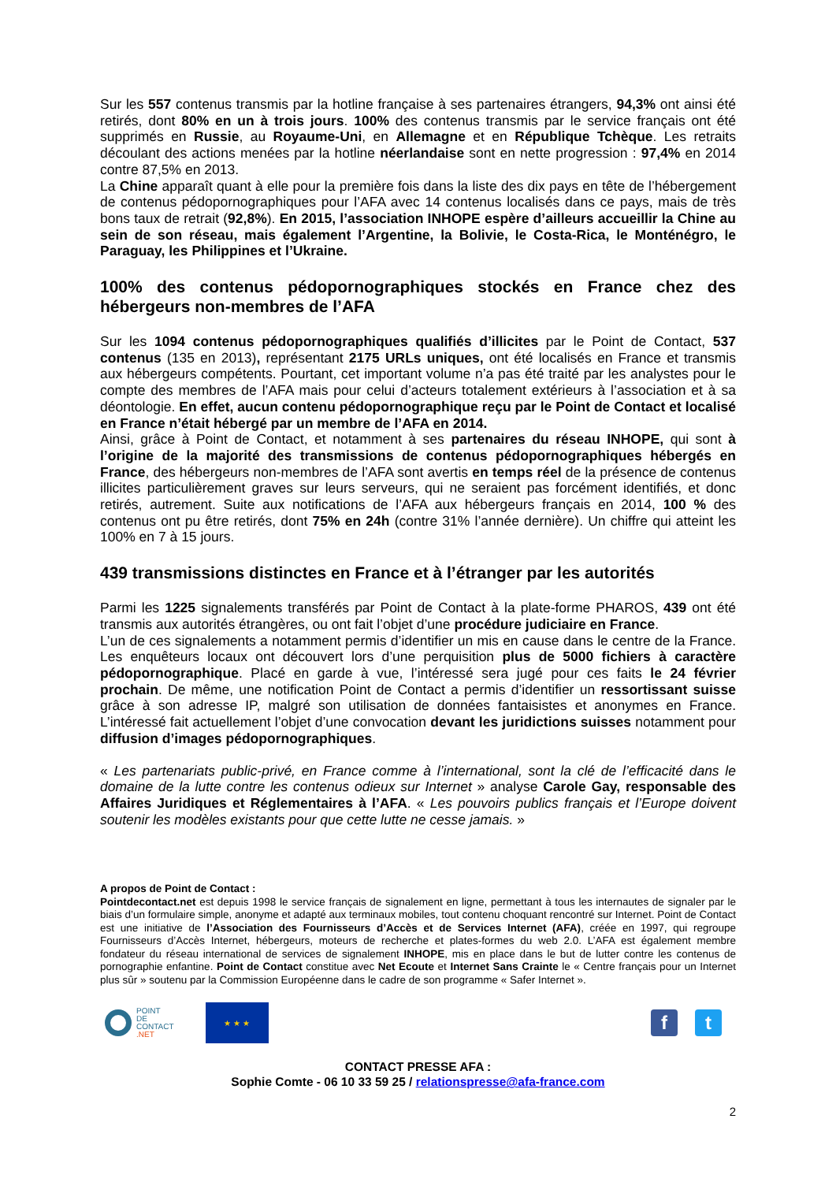Sur les 557 contenus transmis par la hotline française à ses partenaires étrangers, 94,3% ont ainsi été retirés, dont 80% en un à trois jours. 100% des contenus transmis par le service français ont été supprimés en Russie, au Royaume-Uni, en Allemagne et en République Tchèque. Les retraits découlant des actions menées par la hotline néerlandaise sont en nette progression : 97,4% en 2014 contre 87,5% en 2013.
La Chine apparaît quant à elle pour la première fois dans la liste des dix pays en tête de l’hébergement de contenus pédopornographiques pour l’AFA avec 14 contenus localisés dans ce pays, mais de très bons taux de retrait (92,8%). En 2015, l’association INHOPE espère d’ailleurs accueillir la Chine au sein de son réseau, mais également l’Argentine, la Bolivie, le Costa-Rica, le Monténégro, le Paraguay, les Philippines et l’Ukraine.
100% des contenus pédopornographiques stockés en France chez des hébergeurs non-membres de l’AFA
Sur les 1094 contenus pédopornographiques qualifiés d’illicites par le Point de Contact, 537 contenus (135 en 2013), représentant 2175 URLs uniques, ont été localisés en France et transmis aux hébergeurs compétents. Pourtant, cet important volume n’a pas été traité par les analystes pour le compte des membres de l’AFA mais pour celui d’acteurs totalement extérieurs à l’association et à sa déontologie. En effet, aucun contenu pédopornographique reçu par le Point de Contact et localisé en France n’était hébergé par un membre de l’AFA en 2014.
Ainsi, grâce à Point de Contact, et notamment à ses partenaires du réseau INHOPE, qui sont à l’origine de la majorité des transmissions de contenus pédopornographiques hébergés en France, des hébergeurs non-membres de l’AFA sont avertis en temps réel de la présence de contenus illicites particulièrement graves sur leurs serveurs, qui ne seraient pas forcément identifiés, et donc retirés, autrement. Suite aux notifications de l’AFA aux hébergeurs français en 2014, 100 % des contenus ont pu être retirés, dont 75% en 24h (contre 31% l’année dernière). Un chiffre qui atteint les 100% en 7 à 15 jours.
439 transmissions distinctes en France et à l’étranger par les autorités
Parmi les 1225 signalements transférés par Point de Contact à la plate-forme PHAROS, 439 ont été transmis aux autorités étrangères, ou ont fait l’objet d’une procédure judiciaire en France.
L’un de ces signalements a notamment permis d’identifier un mis en cause dans le centre de la France. Les enquêteurs locaux ont découvert lors d’une perquisition plus de 5000 fichiers à caractère pédopornographique. Placé en garde à vue, l’intéressé sera jugé pour ces faits le 24 février prochain. De même, une notification Point de Contact a permis d’identifier un ressortissant suisse grâce à son adresse IP, malgré son utilisation de données fantaisistes et anonymes en France. L’intéressé fait actuellement l’objet d’une convocation devant les juridictions suisses notamment pour diffusion d’images pédopornographiques.
« Les partenariats public-privé, en France comme à l’international, sont la clé de l’efficacité dans le domaine de la lutte contre les contenus odieux sur Internet » analyse Carole Gay, responsable des Affaires Juridiques et Réglementaires à l’AFA. « Les pouvoirs publics français et l’Europe doivent soutenir les modèles existants pour que cette lutte ne cesse jamais. »
A propos de Point de Contact :
Pointdecontact.net est depuis 1998 le service français de signalement en ligne, permettant à tous les internautes de signaler par le biais d’un formulaire simple, anonyme et adapté aux terminaux mobiles, tout contenu choquant rencontré sur Internet. Point de Contact est une initiative de l’Association des Fournisseurs d’Accès et de Services Internet (AFA), créée en 1997, qui regroupe Fournisseurs d’Accès Internet, hébergeurs, moteurs de recherche et plates-formes du web 2.0. L’AFA est également membre fondateur du réseau international de services de signalement INHOPE, mis en place dans le but de lutter contre les contenus de pornographie enfantine. Point de Contact constitue avec Net Ecoute et Internet Sans Crainte le « Centre français pour un Internet plus sûr » soutenu par la Commission Européenne dans le cadre de son programme « Safer Internet ».
POINT
DE
CONTACT
.NET
★ ★ ★
f t
CONTACT PRESSE AFA :
Sophie Comte - 06 10 33 59 25 / relationspresse@afa-france.com
2